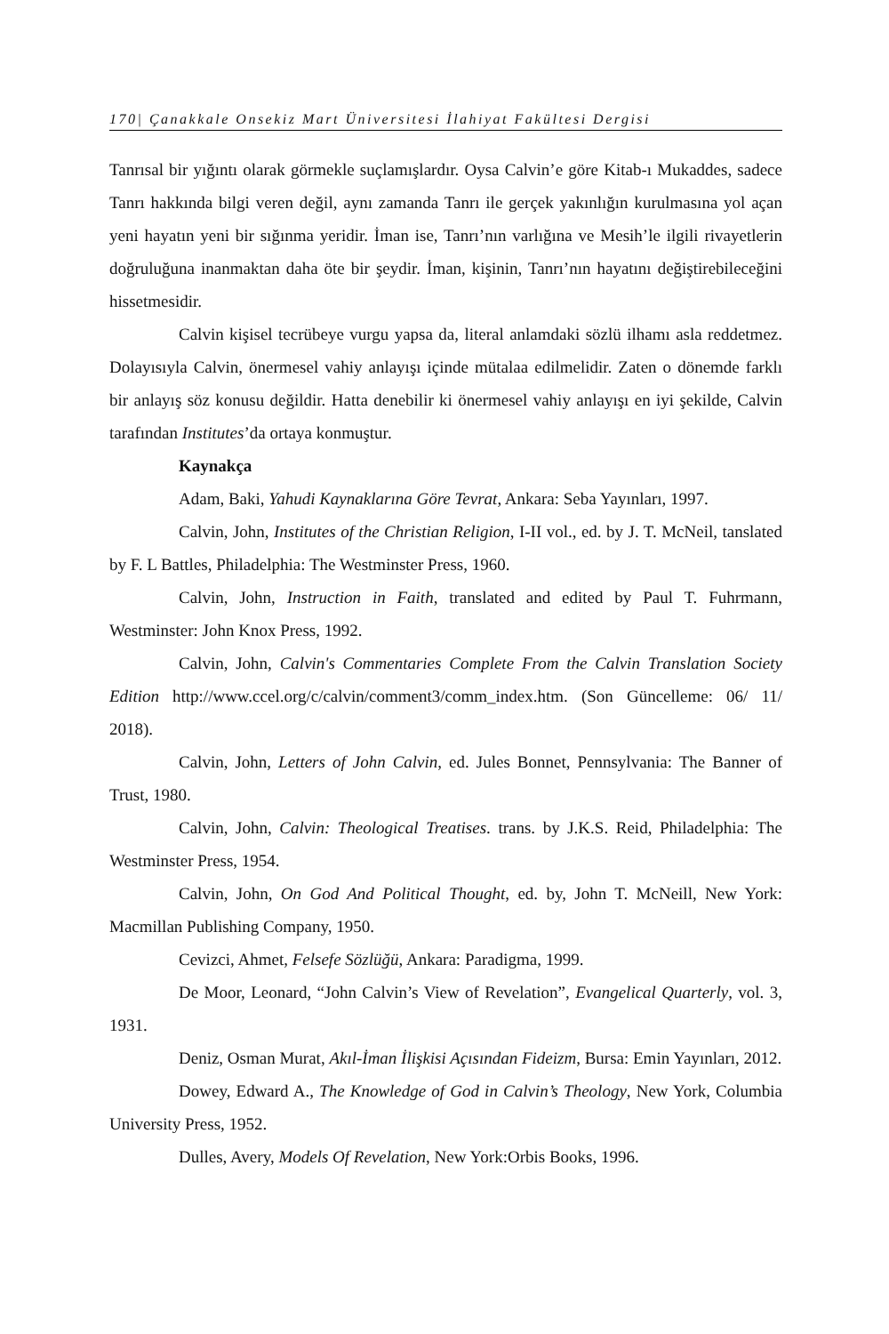170| Çanakkale Onsekiz Mart Üniversitesi İlahiyat Fakültesi Dergisi
Tanrısal bir yığıntı olarak görmekle suçlamışlardır. Oysa Calvin’e göre Kitab-ı Mukaddes, sadece Tanrı hakkında bilgi veren değil, aynı zamanda Tanrı ile gerçek yakınlığın kurulmasına yol açan yeni hayatın yeni bir sığınma yeridir. İman ise, Tanrı’nın varlığına ve Mesih’le ilgili rivayetlerin doğruluğuna inanmaktan daha öte bir şeydir. İman, kişinin, Tanrı’nın hayatını değiştirebileceğini hissetmesidir.
Calvin kişisel tecrübeye vurgu yapsa da, literal anlamdaki sözlü ilhamı asla reddetmez. Dolayısıyla Calvin, önermesel vahiy anlayışı içinde mütalaa edilmelidir. Zaten o dönemde farklı bir anlayış söz konusu değildir. Hatta denebilir ki önermesel vahiy anlayışı en iyi şekilde, Calvin tarafından Institutes’da ortaya konmuştur.
Kaynakça
Adam, Baki, Yahudi Kaynaklarına Göre Tevrat, Ankara: Seba Yayınları, 1997.
Calvin, John, Institutes of the Christian Religion, I-II vol., ed. by J. T. McNeil, tanslated by F. L Battles, Philadelphia: The Westminster Press, 1960.
Calvin, John, Instruction in Faith, translated and edited by Paul T. Fuhrmann, Westminster: John Knox Press, 1992.
Calvin, John, Calvin's Commentaries Complete From the Calvin Translation Society Edition http://www.ccel.org/c/calvin/comment3/comm_index.htm. (Son Güncelleme: 06/ 11/ 2018).
Calvin, John, Letters of John Calvin, ed. Jules Bonnet, Pennsylvania: The Banner of Trust, 1980.
Calvin, John, Calvin: Theological Treatises. trans. by J.K.S. Reid, Philadelphia: The Westminster Press, 1954.
Calvin, John, On God And Political Thought, ed. by, John T. McNeill, New York: Macmillan Publishing Company, 1950.
Cevizci, Ahmet, Felsefe Sözlüğü, Ankara: Paradigma, 1999.
De Moor, Leonard, “John Calvin’s View of Revelation”, Evangelical Quarterly, vol. 3, 1931.
Deniz, Osman Murat, Akıl-İman İlişkisi Açısından Fideizm, Bursa: Emin Yayınları, 2012.
Dowey, Edward A., The Knowledge of God in Calvin’s Theology, New York, Columbia University Press, 1952.
Dulles, Avery, Models Of Revelation, New York:Orbis Books, 1996.